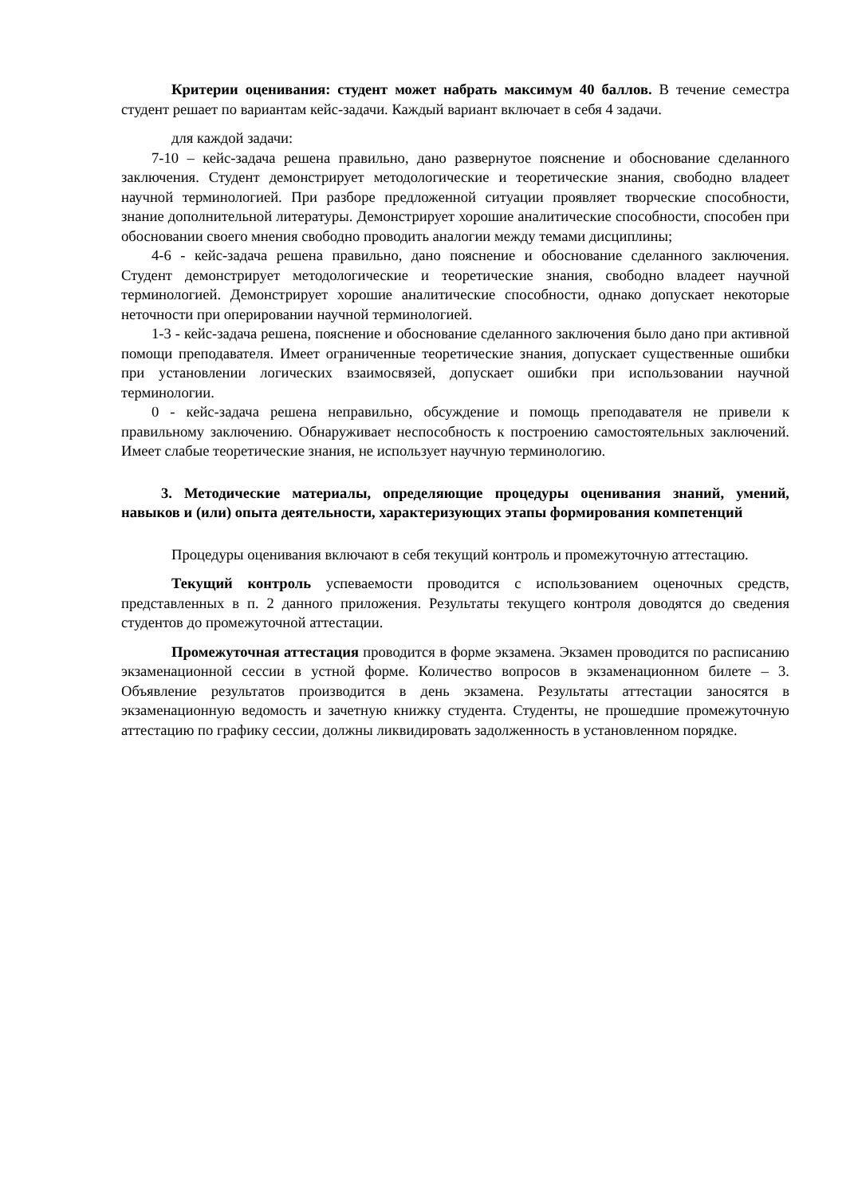Критерии оценивания: студент может набрать максимум 40 баллов. В течение семестра студент решает по вариантам кейс-задачи. Каждый вариант включает в себя 4 задачи.
для каждой задачи:
7-10 – кейс-задача решена правильно, дано развернутое пояснение и обоснование сделанного заключения. Студент демонстрирует методологические и теоретические знания, свободно владеет научной терминологией. При разборе предложенной ситуации проявляет творческие способности, знание дополнительной литературы. Демонстрирует хорошие аналитические способности, способен при обосновании своего мнения свободно проводить аналогии между темами дисциплины;
4-6 - кейс-задача решена правильно, дано пояснение и обоснование сделанного заключения. Студент демонстрирует методологические и теоретические знания, свободно владеет научной терминологией. Демонстрирует хорошие аналитические способности, однако допускает некоторые неточности при оперировании научной терминологией.
1-3 - кейс-задача решена, пояснение и обоснование сделанного заключения было дано при активной помощи преподавателя. Имеет ограниченные теоретические знания, допускает существенные ошибки при установлении логических взаимосвязей, допускает ошибки при использовании научной терминологии.
0 - кейс-задача решена неправильно, обсуждение и помощь преподавателя не привели к правильному заключению. Обнаруживает неспособность к построению самостоятельных заключений. Имеет слабые теоретические знания, не использует научную терминологию.
3. Методические материалы, определяющие процедуры оценивания знаний, умений, навыков и (или) опыта деятельности, характеризующих этапы формирования компетенций
Процедуры оценивания включают в себя текущий контроль и промежуточную аттестацию.
Текущий контроль успеваемости проводится с использованием оценочных средств, представленных в п. 2 данного приложения. Результаты текущего контроля доводятся до сведения студентов до промежуточной аттестации.
Промежуточная аттестация проводится в форме экзамена. Экзамен проводится по расписанию экзаменационной сессии в устной форме. Количество вопросов в экзаменационном билете – 3. Объявление результатов производится в день экзамена. Результаты аттестации заносятся в экзаменационную ведомость и зачетную книжку студента. Студенты, не прошедшие промежуточную аттестацию по графику сессии, должны ликвидировать задолженность в установленном порядке.